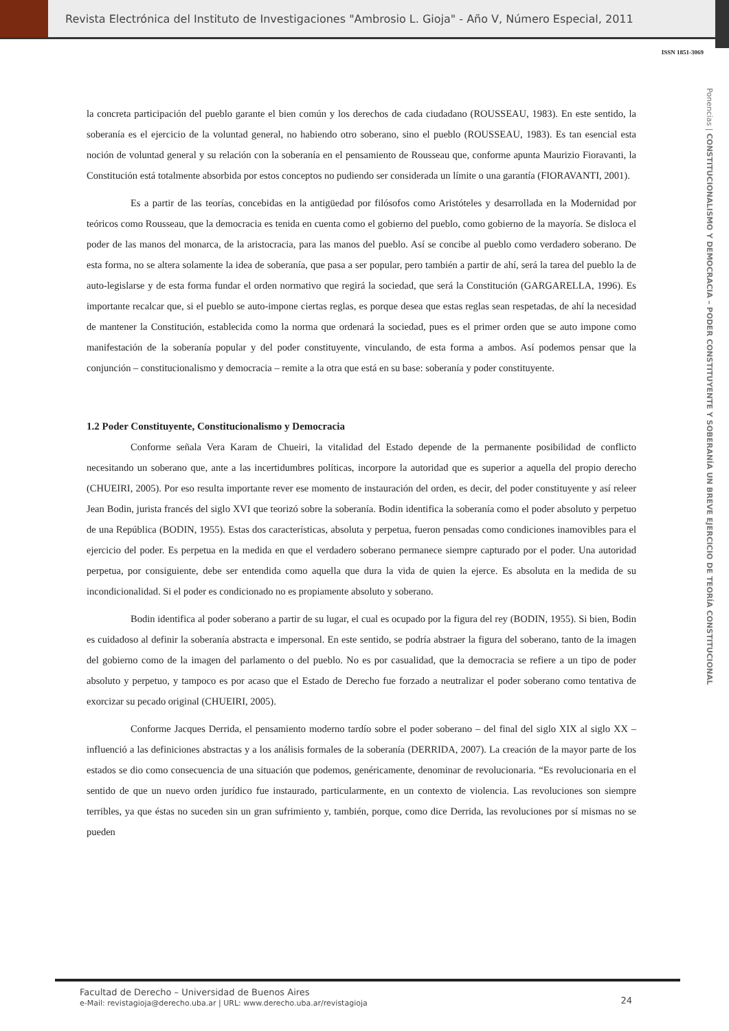Revista Electrónica del Instituto de Investigaciones "Ambrosio L. Gioja" - Año V, Número Especial, 2011
ISSN 1851-3069
Ponencias | CONSTITUCIONALISMO Y DEMOCRACIA – PODER CONSTITUYENTE Y SOBERANÍA UN BREVE EJERCICIO DE TEORÍA CONSTITUCIONAL
la concreta participación del pueblo garante el bien común y los derechos de cada ciudadano (ROUSSEAU, 1983). En este sentido, la soberanía es el ejercicio de la voluntad general, no habiendo otro soberano, sino el pueblo (ROUSSEAU, 1983). Es tan esencial esta noción de voluntad general y su relación con la soberanía en el pensamiento de Rousseau que, conforme apunta Maurizio Fioravanti, la Constitución está totalmente absorbida por estos conceptos no pudiendo ser considerada un límite o una garantía (FIORAVANTI, 2001).
Es a partir de las teorías, concebidas en la antigüedad por filósofos como Aristóteles y desarrollada en la Modernidad por teóricos como Rousseau, que la democracia es tenida en cuenta como el gobierno del pueblo, como gobierno de la mayoría. Se disloca el poder de las manos del monarca, de la aristocracia, para las manos del pueblo. Así se concibe al pueblo como verdadero soberano. De esta forma, no se altera solamente la idea de soberanía, que pasa a ser popular, pero también a partir de ahí, será la tarea del pueblo la de auto-legislarse y de esta forma fundar el orden normativo que regirá la sociedad, que será la Constitución (GARGARELLA, 1996). Es importante recalcar que, si el pueblo se auto-impone ciertas reglas, es porque desea que estas reglas sean respetadas, de ahí la necesidad de mantener la Constitución, establecida como la norma que ordenará la sociedad, pues es el primer orden que se auto impone como manifestación de la soberanía popular y del poder constituyente, vinculando, de esta forma a ambos. Así podemos pensar que la conjunción – constitucionalismo y democracia – remite a la otra que está en su base: soberanía y poder constituyente.
1.2 Poder Constituyente, Constitucionalismo y Democracia
Conforme señala Vera Karam de Chueiri, la vitalidad del Estado depende de la permanente posibilidad de conflicto necesitando un soberano que, ante a las incertidumbres políticas, incorpore la autoridad que es superior a aquella del propio derecho (CHUEIRI, 2005). Por eso resulta importante rever ese momento de instauración del orden, es decir, del poder constituyente y así releer Jean Bodin, jurista francés del siglo XVI que teorizó sobre la soberanía. Bodin identifica la soberanía como el poder absoluto y perpetuo de una República (BODIN, 1955). Estas dos características, absoluta y perpetua, fueron pensadas como condiciones inamovibles para el ejercicio del poder. Es perpetua en la medida en que el verdadero soberano permanece siempre capturado por el poder. Una autoridad perpetua, por consiguiente, debe ser entendida como aquella que dura la vida de quien la ejerce. Es absoluta en la medida de su incondicionalidad. Si el poder es condicionado no es propiamente absoluto y soberano.
Bodin identifica al poder soberano a partir de su lugar, el cual es ocupado por la figura del rey (BODIN, 1955). Si bien, Bodin es cuidadoso al definir la soberanía abstracta e impersonal. En este sentido, se podría abstraer la figura del soberano, tanto de la imagen del gobierno como de la imagen del parlamento o del pueblo. No es por casualidad, que la democracia se refiere a un tipo de poder absoluto y perpetuo, y tampoco es por acaso que el Estado de Derecho fue forzado a neutralizar el poder soberano como tentativa de exorcizar su pecado original (CHUEIRI, 2005).
Conforme Jacques Derrida, el pensamiento moderno tardío sobre el poder soberano – del final del siglo XIX al siglo XX – influenció a las definiciones abstractas y a los análisis formales de la soberanía (DERRIDA, 2007). La creación de la mayor parte de los estados se dio como consecuencia de una situación que podemos, genéricamente, denominar de revolucionaria. “Es revolucionaria en el sentido de que un nuevo orden jurídico fue instaurado, particularmente, en un contexto de violencia. Las revoluciones son siempre terribles, ya que éstas no suceden sin un gran sufrimiento y, también, porque, como dice Derrida, las revoluciones por sí mismas no se pueden
Facultad de Derecho – Universidad de Buenos Aires
e-Mail: revistagioja@derecho.uba.ar | URL: www.derecho.uba.ar/revistagioja
24